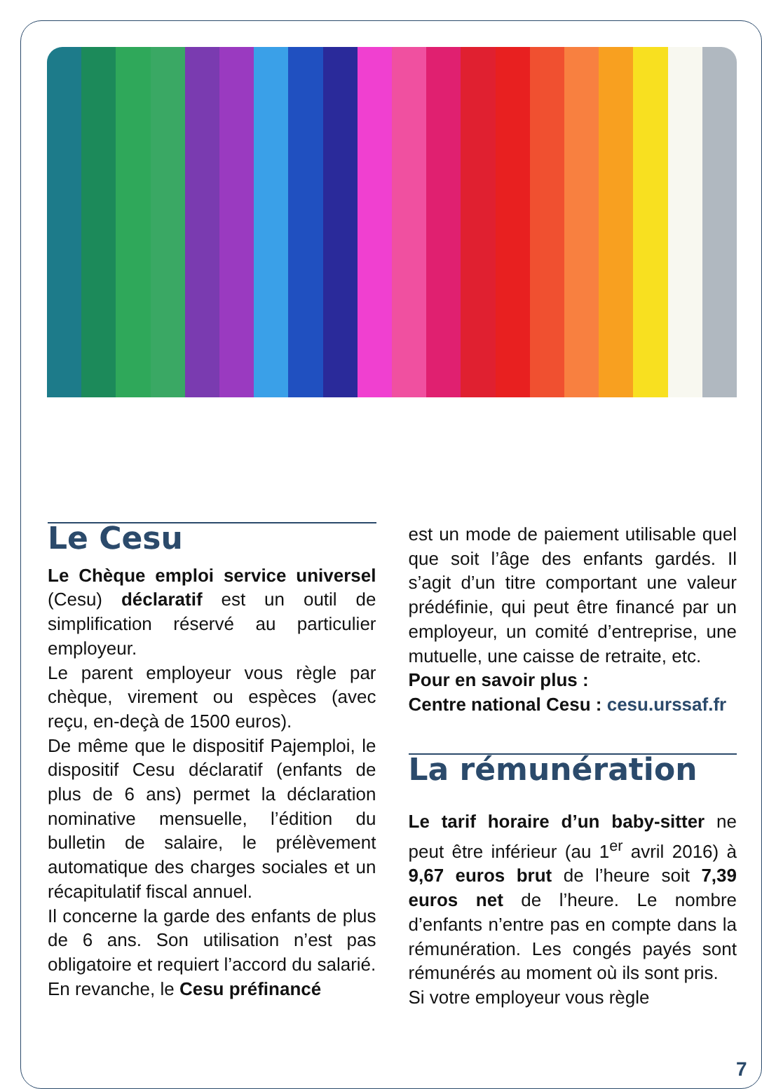Le Cesu
Le Chèque emploi service universel (Cesu) déclaratif est un outil de simplification réservé au particulier employeur.
Le parent employeur vous règle par chèque, virement ou espèces (avec reçu, en-deçà de 1500 euros).
De même que le dispositif Pajemploi, le dispositif Cesu déclaratif (enfants de plus de 6 ans) permet la déclaration nominative mensuelle, l’édition du bulletin de salaire, le prélèvement automatique des charges sociales et un récapitulatif fiscal annuel.
Il concerne la garde des enfants de plus de 6 ans. Son utilisation n’est pas obligatoire et requiert l’accord du salarié.
En revanche, le Cesu préfinancé
est un mode de paiement utilisable quel que soit l’âge des enfants gardés. Il s’agit d’un titre comportant une valeur prédéfinie, qui peut être financé par un employeur, un comité d’entreprise, une mutuelle, une caisse de retraite, etc.
Pour en savoir plus :
Centre national Cesu : cesu.urssaf.fr
La rémunération
Le tarif horaire d’un baby-sitter ne peut être inférieur (au 1<sup>er</sup> avril 2016) à 9,67 euros brut de l’heure soit 7,39 euros net de l’heure. Le nombre d’enfants n’entre pas en compte dans la rémunération. Les congés payés sont rémunérés au moment où ils sont pris.
Si votre employeur vous règle
7